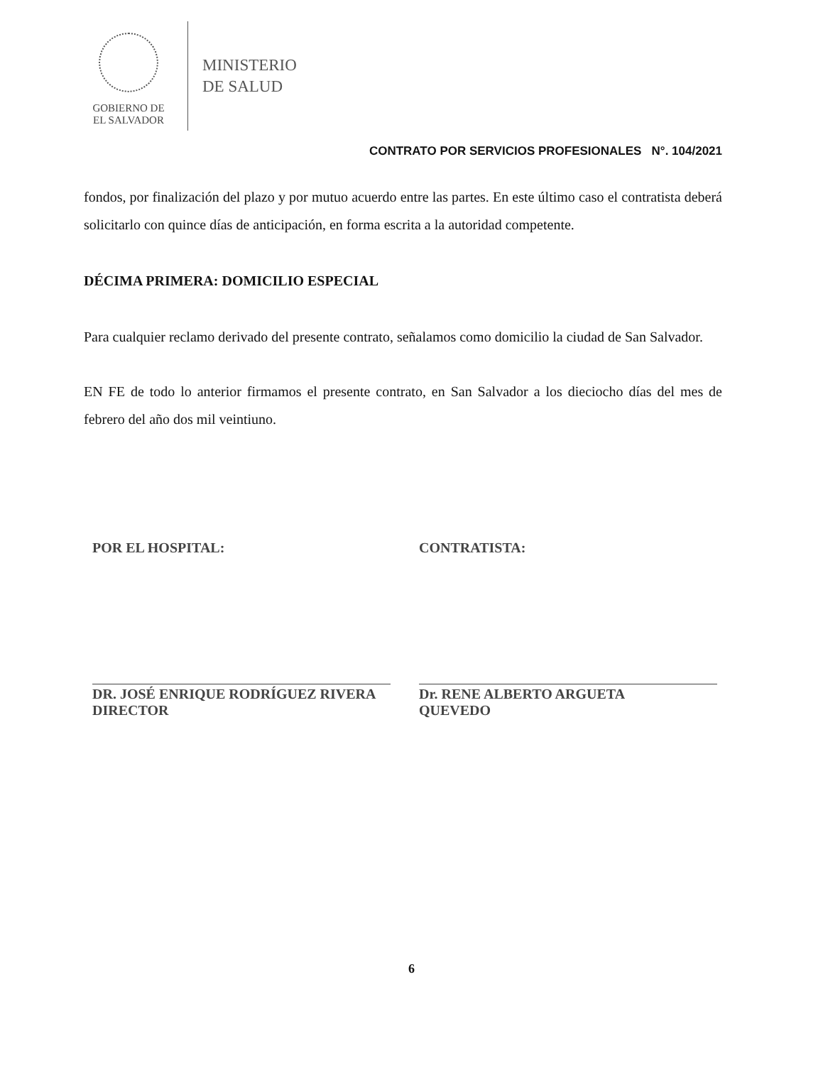GOBIERNO DE
EL SALVADOR
MINISTERIO
DE SALUD
CONTRATO POR SERVICIOS PROFESIONALES N°. 104/2021
fondos, por finalización del plazo y por mutuo acuerdo entre las partes. En este último caso el contratista deberá solicitarlo con quince días de anticipación, en forma escrita a la autoridad competente.
DÉCIMA PRIMERA: DOMICILIO ESPECIAL
Para cualquier reclamo derivado del presente contrato, señalamos como domicilio la ciudad de San Salvador.
EN FE de todo lo anterior firmamos el presente contrato, en San Salvador a los dieciocho días del mes de febrero del año dos mil veintiuno.
POR EL HOSPITAL:
DR. JOSÉ ENRIQUE RODRÍGUEZ RIVERA
DIRECTOR
CONTRATISTA:
Dr. RENE ALBERTO ARGUETA
QUEVEDO
6